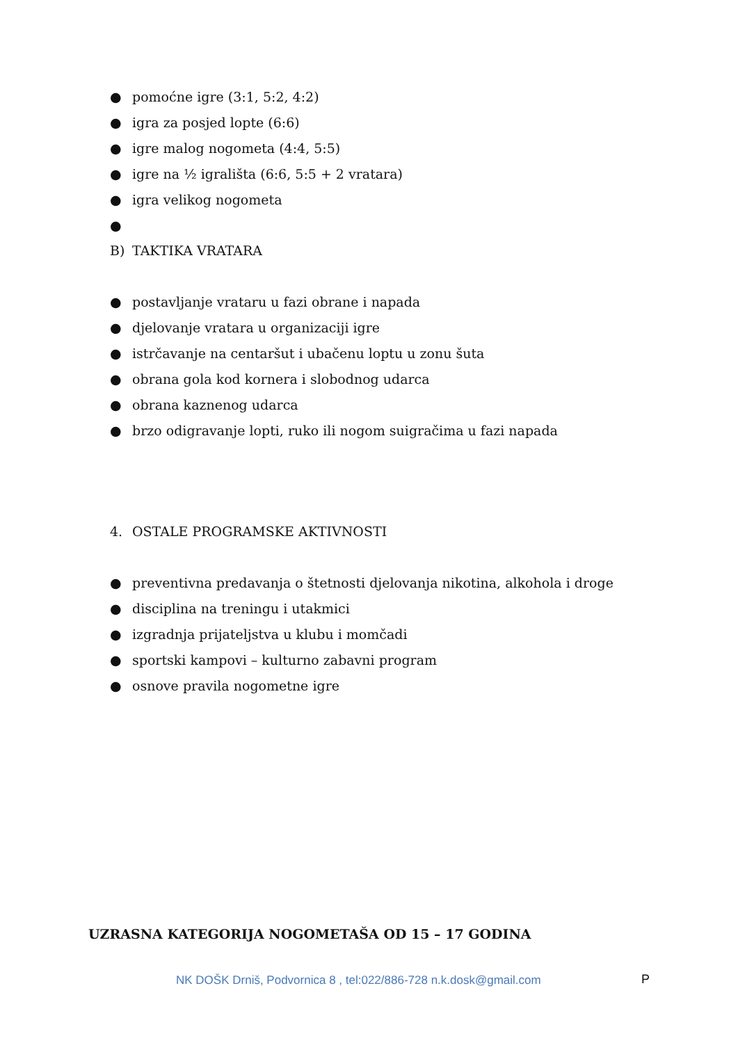● pomoćne igre (3:1, 5:2, 4:2)
● igra za posjed lopte (6:6)
● igre malog nogometa (4:4, 5:5)
● igre na ½ igrališta (6:6, 5:5 + 2 vratara)
● igra velikog nogometa
●
B) TAKTIKA VRATARA
● postavljanje vrataru u fazi obrane i napada
● djelovanje vratara u organizaciji igre
● istrčavanje na centaršut i ubačenu loptu u zonu šuta
● obrana gola kod kornera i slobodnog udarca
● obrana kaznenog udarca
● brzo odigravanje lopti, ruko ili nogom suigračima u fazi napada
4. OSTALE PROGRAMSKE AKTIVNOSTI
● preventivna predavanja o štetnosti djelovanja nikotina, alkohola i droge
● disciplina na treningu i utakmici
● izgradnja prijateljstva u klubu i momčadi
● sportski kampovi – kulturno zabavni program
● osnove pravila nogometne igre
UZRASNA KATEGORIJA NOGOMETAŠA OD 15 – 17 GODINA
NK DOŠK Drniš, Podvornica 8 , tel:022/886-728 n.k.dosk@gmail.com
P